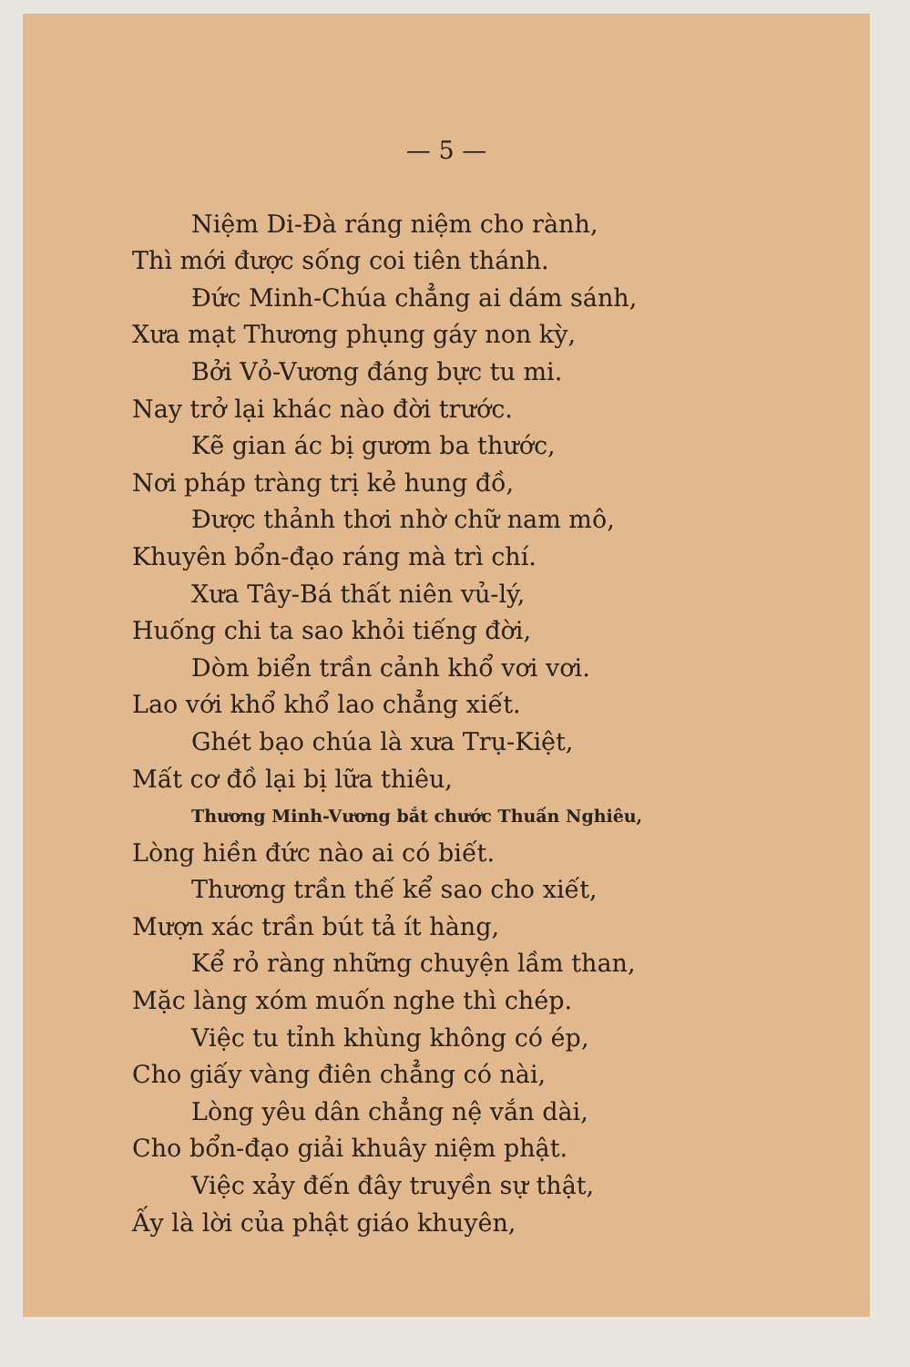— 5 —
Niệm Di-Đà ráng niệm cho rành,
Thì mới được sống coi tiên thánh.
Đức Minh-Chúa chẳng ai dám sánh,
Xưa mạt Thương phụng gáy non kỳ,
Bởi Vỏ-Vương đáng bực tu mi.
Nay trở lại khác nào đời trước.
Kẽ gian ác bị gươm ba thước,
Nơi pháp tràng trị kẻ hung đồ,
Được thảnh thơi nhờ chữ nam mô,
Khuyên bổn-đạo ráng mà trì chí.
Xưa Tây-Bá thất niên vủ-lý,
Huống chi ta sao khỏi tiếng đời,
Dòm biển trần cảnh khổ vơi vơi.
Lao với khổ khổ lao chẳng xiết.
Ghét bạo chúa là xưa Trụ-Kiệt,
Mất cơ đồ lại bị lữa thiêu,
Thương Minh-Vương bắt chước Thuấn Nghiêu,
Lòng hiền đức nào ai có biết.
Thương trần thế kể sao cho xiết,
Mượn xác trần bút tả ít hàng,
Kể rỏ ràng những chuyện lầm than,
Mặc làng xóm muốn nghe thì chép.
Việc tu tỉnh khùng không có ép,
Cho giấy vàng điên chẳng có nài,
Lòng yêu dân chẳng nệ vắn dài,
Cho bổn-đạo giải khuây niệm phật.
Việc xảy đến đây truyền sự thật,
Ấy là lời của phật giáo khuyên,